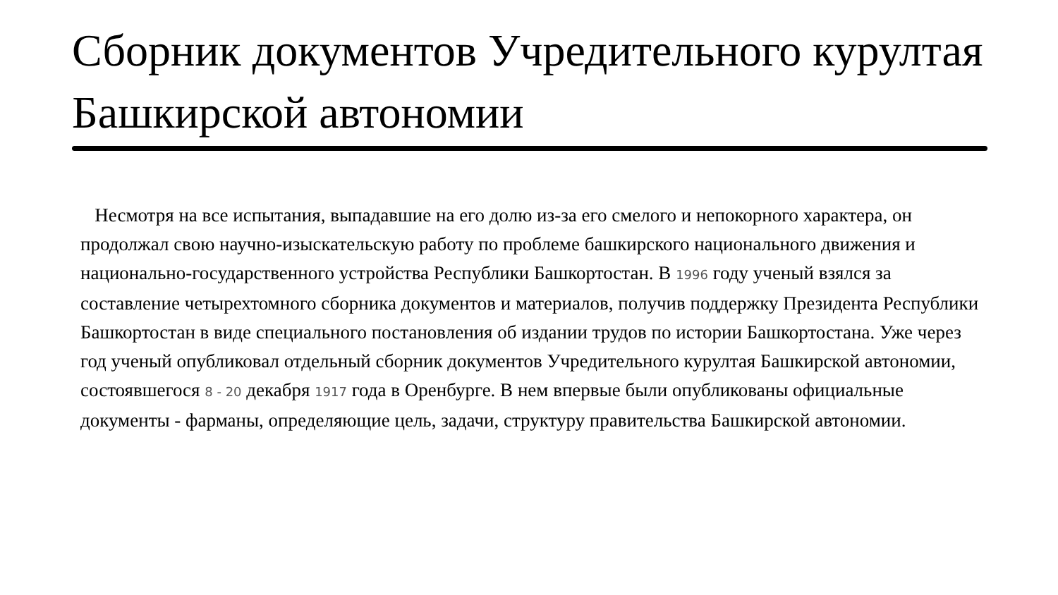Сборник документов Учредительного курултая Башкирской автономии
Несмотря на все испытания, выпадавшие на его долю из-за его смелого и непокорного характера, он продолжал свою научно-изыскательскую работу по проблеме башкирского национального движения и национально-государственного устройства Республики Башкортостан. В 1996 году ученый взялся за составление четырехтомного сборника документов и материалов, получив поддержку Президента Республики Башкортостан в виде специального постановления об издании трудов по истории Башкортостана. Уже через год ученый опубликовал отдельный сборник документов Учредительного курултая Башкирской автономии, состоявшегося 8 - 20 декабря 1917 года в Оренбурге. В нем впервые были опубликованы официальные документы - фарманы, определяющие цель, задачи, структуру правительства Башкирской автономии.